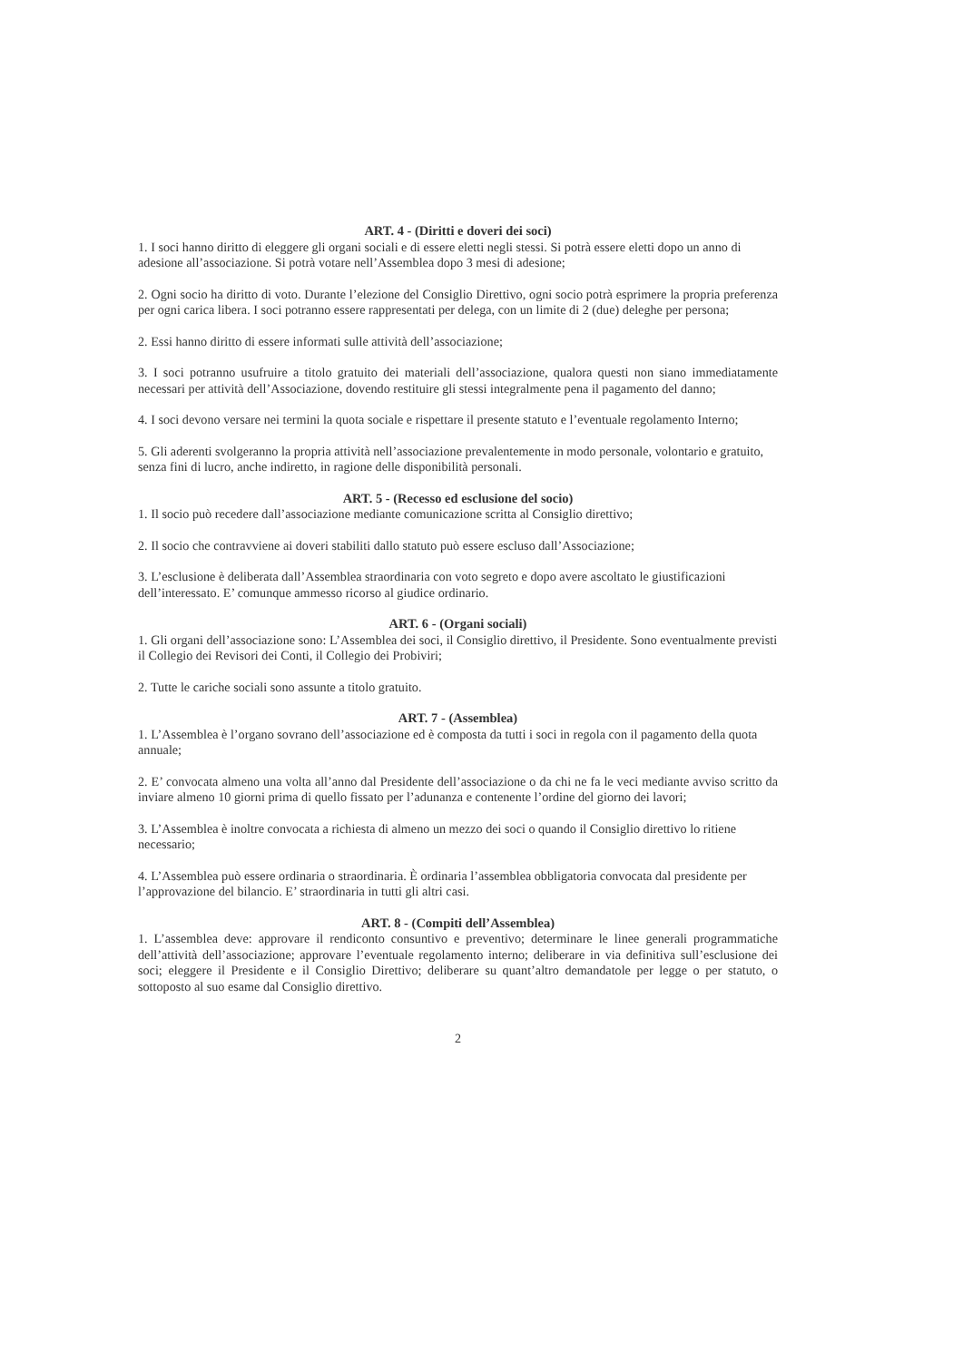ART. 4 - (Diritti e doveri dei soci)
1. I soci hanno diritto di eleggere gli organi sociali e di essere eletti negli stessi. Si potrà essere eletti dopo un anno di adesione all’associazione. Si potrà votare nell’Assemblea dopo 3 mesi di adesione;
2. Ogni socio ha diritto di voto. Durante l’elezione del Consiglio Direttivo, ogni socio potrà esprimere la propria preferenza per ogni carica libera. I soci potranno essere rappresentati per delega, con un limite di 2 (due) deleghe per persona;
2. Essi hanno diritto di essere informati sulle attività dell’associazione;
3. I soci potranno usufruire a titolo gratuito dei materiali dell’associazione, qualora questi non siano immediatamente necessari per attività dell’Associazione, dovendo restituire gli stessi integralmente pena il pagamento del danno;
4. I soci devono versare nei termini la quota sociale e rispettare il presente statuto e l’eventuale regolamento Interno;
5. Gli aderenti svolgeranno la propria attività nell’associazione prevalentemente in modo personale, volontario e gratuito, senza fini di lucro, anche indiretto, in ragione delle disponibilità personali.
ART. 5 - (Recesso ed esclusione del socio)
1. Il socio può recedere dall’associazione mediante comunicazione scritta al Consiglio direttivo;
2. Il socio che contravviene ai doveri stabiliti dallo statuto può essere escluso dall’Associazione;
3. L’esclusione è deliberata dall’Assemblea straordinaria con voto segreto e dopo avere ascoltato le giustificazioni dell’interessato. E’ comunque ammesso ricorso al giudice ordinario.
ART. 6 - (Organi sociali)
1. Gli organi dell’associazione sono: L’Assemblea dei soci, il Consiglio direttivo, il Presidente. Sono eventualmente previsti il Collegio dei Revisori dei Conti, il Collegio dei Probiviri;
2. Tutte le cariche sociali sono assunte a titolo gratuito.
ART. 7 - (Assemblea)
1. L’Assemblea è l’organo sovrano dell’associazione ed è composta da tutti i soci in regola con il pagamento della quota annuale;
2. E’ convocata almeno una volta all’anno dal Presidente dell’associazione o da chi ne fa le veci mediante avviso scritto da inviare almeno 10 giorni prima di quello fissato per l’adunanza e contenente l’ordine del giorno dei lavori;
3. L’Assemblea è inoltre convocata a richiesta di almeno un mezzo dei soci o quando il Consiglio direttivo lo ritiene necessario;
4. L’Assemblea può essere ordinaria o straordinaria. È ordinaria l’assemblea obbligatoria convocata dal presidente per l’approvazione del bilancio. E’ straordinaria in tutti gli altri casi.
ART. 8 - (Compiti dell’Assemblea)
1. L’assemblea deve: approvare il rendiconto consuntivo e preventivo; determinare le linee generali programmatiche dell’attività dell’associazione; approvare l’eventuale regolamento interno; deliberare in via definitiva sull’esclusione dei soci; eleggere il Presidente e il Consiglio Direttivo; deliberare su quant’altro demandatole per legge o per statuto, o sottoposto al suo esame dal Consiglio direttivo.
2